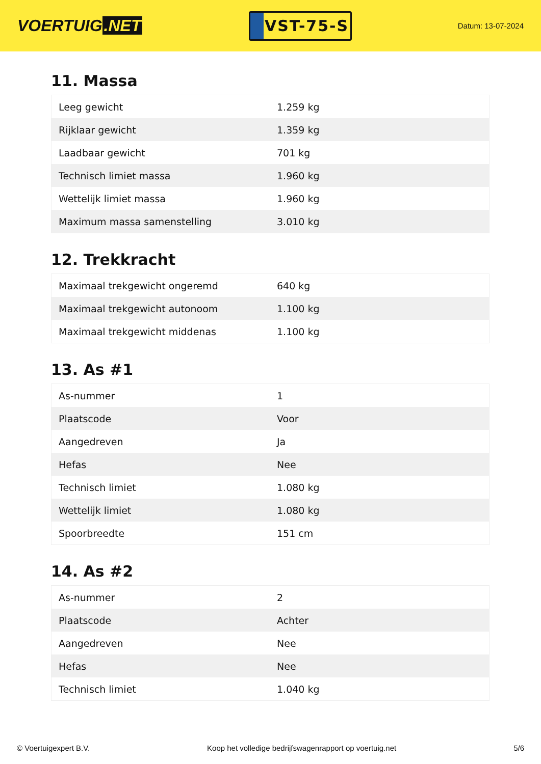VOERTUIG.NET
VST-75-S
Datum: 13-07-2024
11. Massa
| Leeg gewicht | 1.259 kg |
| Rijklaar gewicht | 1.359 kg |
| Laadbaar gewicht | 701 kg |
| Technisch limiet massa | 1.960 kg |
| Wettelijk limiet massa | 1.960 kg |
| Maximum massa samenstelling | 3.010 kg |
12. Trekkracht
| Maximaal trekgewicht ongeremd | 640 kg |
| Maximaal trekgewicht autonoom | 1.100 kg |
| Maximaal trekgewicht middenas | 1.100 kg |
13. As #1
| As-nummer | 1 |
| Plaatscode | Voor |
| Aangedreven | Ja |
| Hefas | Nee |
| Technisch limiet | 1.080 kg |
| Wettelijk limiet | 1.080 kg |
| Spoorbreedte | 151 cm |
14. As #2
| As-nummer | 2 |
| Plaatscode | Achter |
| Aangedreven | Nee |
| Hefas | Nee |
| Technisch limiet | 1.040 kg |
© Voertuigexpert B.V. Koop het volledige bedrijfswagenrapport op voertuig.net 5/6